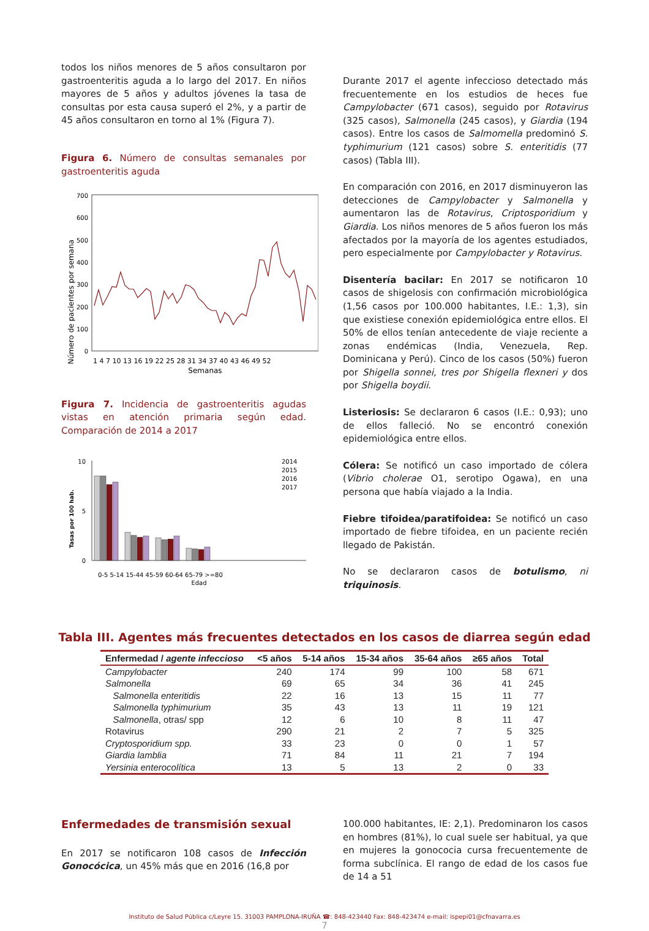todos los niños menores de 5 años consultaron por gastroenteritis aguda a lo largo del 2017. En niños mayores de 5 años y adultos jóvenes la tasa de consultas por esta causa superó el 2%, y a partir de 45 años consultaron en torno al 1% (Figura 7).
Figura 6. Número de consultas semanales por gastroenteritis aguda
Número de pacientes por semana
700
600
500
400
300
200
100
0
1 4 7 10 13 16 19 22 25 28 31 34 37 40 43 46 49 52
Semanas
Figura 7. Incidencia de gastroenteritis agudas vistas en atención primaria según edad. Comparación de 2014 a 2017
Tasas por 100 hab.
10
5
0
0-5 5-14 15-44 45-59 60-64 65-79 >=80
Edad
2014
2015
2016
2017
Durante 2017 el agente infeccioso detectado más frecuentemente en los estudios de heces fue Campylobacter (671 casos), seguido por Rotavirus (325 casos), Salmonella (245 casos), y Giardia (194 casos). Entre los casos de Salmomella predominó S. typhimurium (121 casos) sobre S. enteritidis (77 casos) (Tabla III).
En comparación con 2016, en 2017 disminuyeron las detecciones de Campylobacter y Salmonella y aumentaron las de Rotavirus, Criptosporidium y Giardia. Los niños menores de 5 años fueron los más afectados por la mayoría de los agentes estudiados, pero especialmente por Campylobacter y Rotavirus.
Disentería bacilar: En 2017 se notificaron 10 casos de shigelosis con confirmación microbiológica (1,56 casos por 100.000 habitantes, I.E.: 1,3), sin que existiese conexión epidemiológica entre ellos. El 50% de ellos tenían antecedente de viaje reciente a zonas endémicas (India, Venezuela, Rep. Dominicana y Perú). Cinco de los casos (50%) fueron por Shigella sonnei, tres por Shigella flexneri y dos por Shigella boydii.
Listeriosis: Se declararon 6 casos (I.E.: 0,93); uno de ellos falleció. No se encontró conexión epidemiológica entre ellos.
Cólera: Se notificó un caso importado de cólera (Vibrio cholerae O1, serotipo Ogawa), en una persona que había viajado a la India.
Fiebre tifoidea/paratifoidea: Se notificó un caso importado de fiebre tifoidea, en un paciente recién llegado de Pakistán.
No se declararon casos de botulismo, ni triquinosis.
Tabla III. Agentes más frecuentes detectados en los casos de diarrea según edad
| Enfermedad / agente infeccioso | <5 años | 5-14 años | 15-34 años | 35-64 años | ≥65 años | Total |
| --- | --- | --- | --- | --- | --- | --- |
| Campylobacter | 240 | 174 | 99 | 100 | 58 | 671 |
| Salmonella | 69 | 65 | 34 | 36 | 41 | 245 |
| Salmonella enteritidis | 22 | 16 | 13 | 15 | 11 | 77 |
| Salmonella typhimurium | 35 | 43 | 13 | 11 | 19 | 121 |
| Salmonella , otras/ spp | 12 | 6 | 10 | 8 | 11 | 47 |
| Rotavirus | 290 | 21 | 2 | 7 | 5 | 325 |
| Cryptosporidium spp. | 33 | 23 | 0 | 0 | 1 | 57 |
| Giardia lamblia | 71 | 84 | 11 | 21 | 7 | 194 |
| Yersinia enterocolítica | 13 | 5 | 13 | 2 | 0 | 33 |
Enfermedades de transmisión sexual
En 2017 se notificaron 108 casos de Infección Gonocócica, un 45% más que en 2016 (16,8 por
100.000 habitantes, IE: 2,1). Predominaron los casos en hombres (81%), lo cual suele ser habitual, ya que en mujeres la gonococia cursa frecuentemente de forma subclínica. El rango de edad de los casos fue de 14 a 51
Instituto de Salud Pública c/Leyre 15. 31003 PAMPLONA-IRUÑA ☎: 848-423440 Fax: 848-423474 e-mail: ispepi01@cfnavarra.es
7